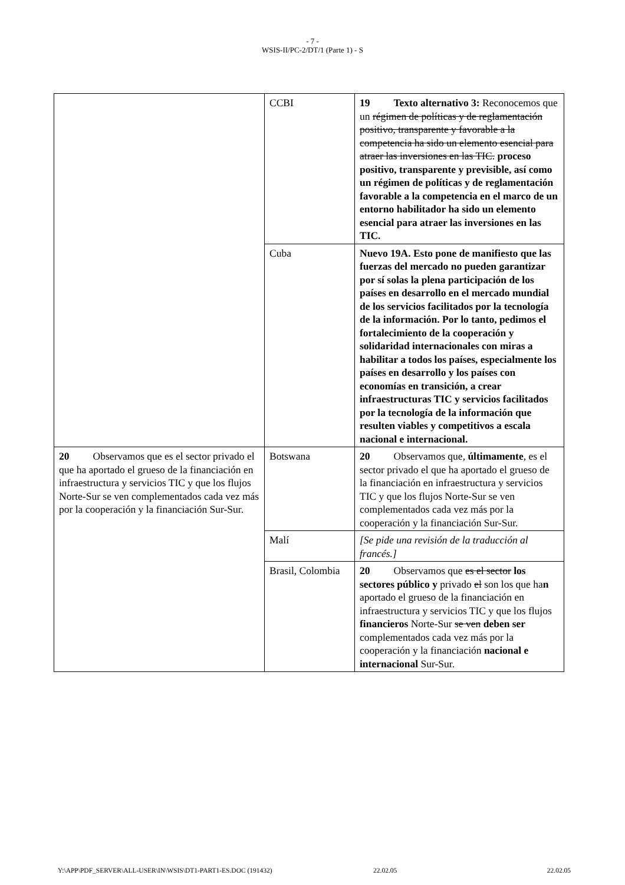- 7 -
WSIS-II/PC-2/DT/1 (Parte 1) - S
| | CCBI | 19 Texto alternativo 3: Reconocemos que un régimen de políticas y de reglamentación positivo, transparente y favorable a la competencia ha sido un elemento esencial para atraer las inversiones en las TIC. proceso positivo, transparente y previsible, así como un régimen de políticas y de reglamentación favorable a la competencia en el marco de un entorno habilitador ha sido un elemento esencial para atraer las inversiones en las TIC. |
| | Cuba | Nuevo 19A. Esto pone de manifiesto que las fuerzas del mercado no pueden garantizar por sí solas la plena participación de los países en desarrollo en el mercado mundial de los servicios facilitados por la tecnología de la información. Por lo tanto, pedimos el fortalecimiento de la cooperación y solidaridad internacionales con miras a habilitar a todos los países, especialmente los países en desarrollo y los países con economías en transición, a crear infraestructuras TIC y servicios facilitados por la tecnología de la información que resulten viables y competitivos a escala nacional e internacional. |
| 20 Observamos que es el sector privado el que ha aportado el grueso de la financiación en infraestructura y servicios TIC y que los flujos Norte-Sur se ven complementados cada vez más por la cooperación y la financiación Sur-Sur. | Botswana | 20 Observamos que, últimamente , es el sector privado el que ha aportado el grueso de la financiación en infraestructura y servicios TIC y que los flujos Norte-Sur se ven complementados cada vez más por la cooperación y la financiación Sur-Sur. |
| | Malí | [Se pide una revisión de la traducción al francés.] |
| | Brasil, Colombia | 20 Observamos que es el sector los sectores público y privado el son los que ha n aportado el grueso de la financiación en infraestructura y servicios TIC y que los flujos financieros Norte-Sur se ven deben ser complementados cada vez más por la cooperación y la financiación nacional e internacional Sur-Sur. |
Y:\APP\PDF_SERVER\ALL-USER\IN\WSIS\DT1-PART1-ES.DOC (191432) 22.02.05 22.02.05